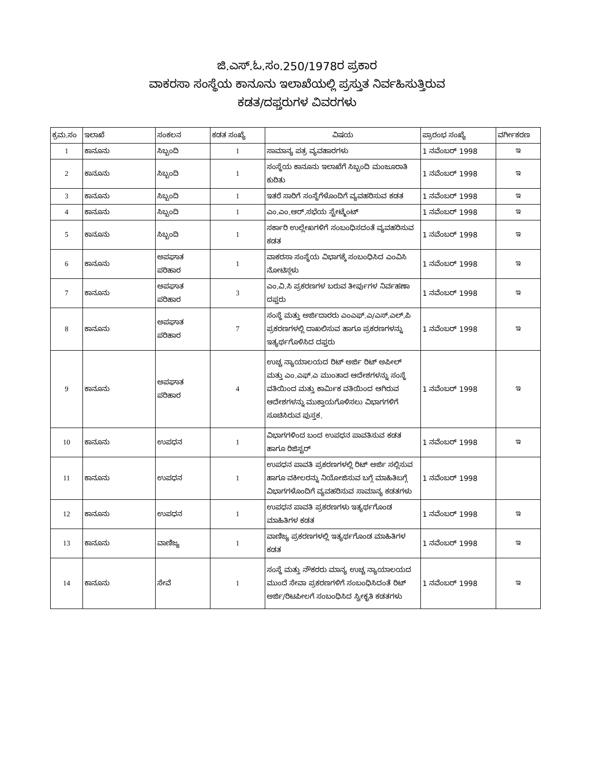ಜಿ.ಎಸ್.ಓ.ಸಂ.250/1978ರ ಪ್ರಕಾರ
ವಾಕರಸಾ ಸಂಸ್ಥೆಯ ಕಾನೂನು ಇಲಾಖೆಯಲ್ಲಿ ಪ್ರಸ್ತುತ ನಿರ್ವಹಿಸುತ್ತಿರುವ
ಕಡತ/ದಫ್ತರುಗಳ ವಿವರಗಳು
| ಕ್ರಮ.ಸಂ | ಇಲಾಖೆ | ಸಂಕಲನ | ಕಡತ ಸಂಖ್ಯೆ | ವಿಷಯ | ಪ್ರಾರಂಭ ಸಂಖ್ಯೆ | ವರ್ಗೀಕರಣ |
| --- | --- | --- | --- | --- | --- | --- |
| 1 | ಕಾನೂನು | ಸಿಬ್ಬಂದಿ | 1 | ಸಾಮಾನ್ಯ ಪತ್ರ ವ್ಯವಹಾರಗಳು | 1 ನವೆಂಬರ್ 1998 | ಇ |
| 2 | ಕಾನೂನು | ಸಿಬ್ಬಂದಿ | 1 | ಸಂಸ್ಥೆಯ ಕಾನೂನು ಇಲಾಖೆಗೆ ಸಿಬ್ಬಂದಿ ಮಂಜೂರಾತಿ ಕುರಿತು | 1 ನವೆಂಬರ್ 1998 | ಇ |
| 3 | ಕಾನೂನು | ಸಿಬ್ಬಂದಿ | 1 | ಇತರೆ ಸಾರಿಗೆ ಸಂಸ್ಥೆಗೆಳೊಂದಿಗೆ ವ್ಯವಹರಿಸುವ ಕಡತ | 1 ನವೆಂಬರ್ 1998 | ಇ |
| 4 | ಕಾನೂನು | ಸಿಬ್ಬಂದಿ | 1 | ಎಂ.ಎಂ.ಆರ್.ಸಭೆಯ ಸ್ಟೇಟ್ಮೆಂಟ್ | 1 ನವೆಂಬರ್ 1998 | ಇ |
| 5 | ಕಾನೂನು | ಸಿಬ್ಬಂದಿ | 1 | ಸರ್ಕಾರಿ ಉಲ್ಲೇಖಗಳಿಗೆ ಸಂಬಂಧಿಸದಂತೆ ವ್ಯವಹರಿಸುವ ಕಡತ | 1 ನವೆಂಬರ್ 1998 | ಇ |
| 6 | ಕಾನೂನು | ಅಪಘಾತ ಪರಿಹಾರ | 1 | ವಾಕರಸಾ ಸಂಸ್ಥೆಯ ವಿಭಾಗಕ್ಕೆ ಸಂಬಂಧಿಸಿದ ಎಂವಿಸಿ ನೋಟಿಸ್ಗಳು | 1 ನವೆಂಬರ್ 1998 | ಇ |
| 7 | ಕಾನೂನು | ಅಪಘಾತ ಪರಿಹಾರ | 3 | ಎಂ.ವಿ.ಸಿ ಪ್ರಕರಣಗಳ ಬರುವ ತೀರ್ಪುಗಳ ನಿರ್ವಹಣಾ ದಫ್ತರು | 1 ನವೆಂಬರ್ 1998 | ಇ |
| 8 | ಕಾನೂನು | ಅಪಘಾತ ಪರಿಹಾರ | 7 | ಸಂಸ್ಥೆ ಮತ್ತು ಅರ್ಜಿದಾರರು ಎಂಎಫ್.ಎ/ಎಸ್.ಎಲ್.ಪಿ ಪ್ರಕರಣಗಳಲ್ಲಿ ದಾಖಲಿಸುವ ಹಾಗೂ ಪ್ರಕರಣಗಳನ್ನು ಇತ್ಯರ್ಥಗೊಳಿಸಿದ ದಫ್ತರು | 1 ನವೆಂಬರ್ 1998 | ಇ |
| 9 | ಕಾನೂನು | ಅಪಘಾತ ಪರಿಹಾರ | 4 | ಉಚ್ಚ ನ್ಯಾಯಾಲಯದ ರಿಟ್ ಅರ್ಜಿ ರಿಟ್ ಅಪೀಲ್ ಮತ್ತು ಎಂ.ಎಫ್.ಎ ಮುಂತಾದ ಆದೇಶಗಳನ್ನು ಸಂಸ್ಥೆ ವತಿಯಿಂದ ಮತ್ತು ಕಾರ್ಮಿಕ ವತಿಯಿಂದ ಆಗಿರುವ ಆದೇಶಗಳನ್ನು ಮುಕ್ತಾಯಗೊಳಿಸಲು ವಿಭಾಗಗಳಿಗೆ ಸೂಚಿಸಿರುವ ಪುಸ್ತಕ. | 1 ನವೆಂಬರ್ 1998 | ಇ |
| 10 | ಕಾನೂನು | ಉಪಧನ | 1 | ವಿಭಾಗಗಳಿಂದ ಬಂದ ಉಪಧನ ಪಾವತಿಸುವ ಕಡತ ಹಾಗೂ ರಿಜಿಸ್ಟರ್ | 1 ನವೆಂಬರ್ 1998 | ಇ |
| 11 | ಕಾನೂನು | ಉಪಧನ | 1 | ಉಪಧನ ಪಾವತಿ ಪ್ರಕರಣಗಳಲ್ಲಿ ರಿಟ್ ಅರ್ಜಿ ಸಲ್ಲಿಸುವ ಹಾಗೂ ವಕೀಲರನ್ನು ನಿಯೋಜಿಸುವ ಬಗ್ಗೆ ಮಾಹಿತಿಬಗ್ಗೆ ವಿಭಾಗಗಳೊಂದಿಗೆ ವ್ಯವಹರಿಸುವ ಸಾಮಾನ್ಯ ಕಡತಗಳು | 1 ನವೆಂಬರ್ 1998 | |
| 12 | ಕಾನೂನು | ಉಪಧನ | 1 | ಉಪಧನ ಪಾವತಿ ಪ್ರಕರಣಗಳು ಇತ್ಯರ್ಥಗೊಂಡ ಮಾಹಿತಿಗಳ ಕಡತ | 1 ನವೆಂಬರ್ 1998 | ಇ |
| 13 | ಕಾನೂನು | ವಾಣಿಜ್ಯ | 1 | ವಾಣಿಜ್ಯ ಪ್ರಕರಣಗಳಲ್ಲಿ ಇತ್ಯರ್ಥಗೊಂಡ ಮಾಹಿತಿಗಳ ಕಡತ | 1 ನವೆಂಬರ್ 1998 | ಇ |
| 14 | ಕಾನೂನು | ಸೇವೆ | 1 | ಸಂಸ್ಥೆ ಮತ್ತು ನೌಕರರು ಮಾನ್ಯ ಉಚ್ಚ ನ್ಯಾಯಾಲಯದ ಮುಂದೆ ಸೇವಾ ಪ್ರಕರಣಗಳಿಗೆ ಸಂಬಂಧಿಸಿದಂತೆ ರಿಟ್ ಅರ್ಜಿ/ರಿಟಪೀಲಗೆ ಸಂಬಂಧಿಸಿದ ಸ್ವೀಕೃತಿ ಕಡತಗಳು | 1 ನವೆಂಬರ್ 1998 | ಇ |